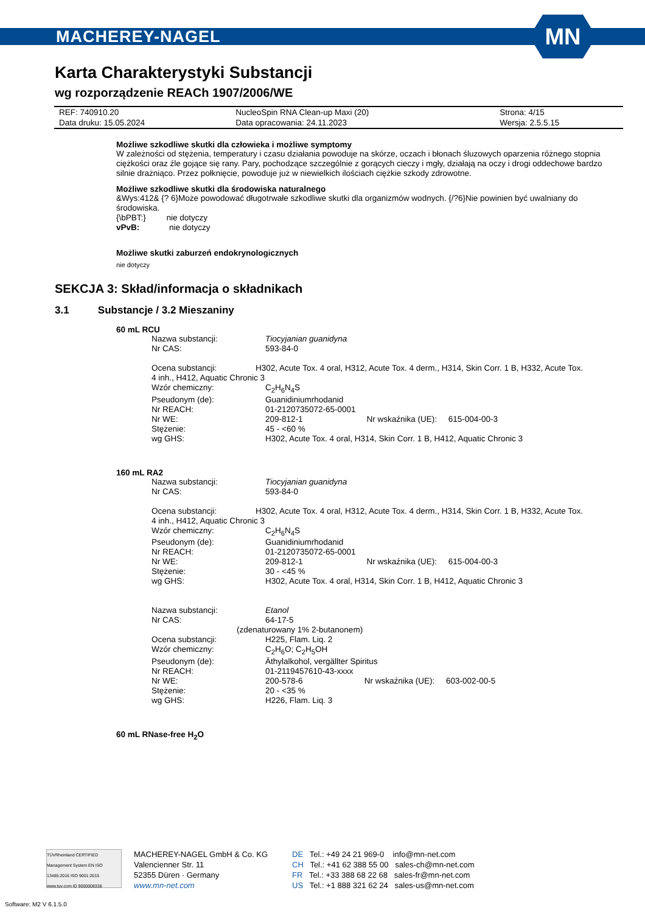MACHEREY-NAGEL
MN
Karta Charakterystyki Substancji
wg rozporządzenie REACh 1907/2006/WE
| REF: 740910.20 | NucleoSpin RNA Clean-up Maxi (20) | Strona: 4/15 |
| Data druku: 15.05.2024 | Data opracowania: 24.11.2023 | Wersja: 2.5.5.15 |
Możliwe szkodliwe skutki dla człowieka i możliwe symptomy
W zależności od stężenia, temperatury i czasu działania powoduje na skórze, oczach i błonach śluzowych oparzenia różnego stopnia ciężkości oraz źle gojące się rany. Pary, pochodzące szczególnie z gorących cieczy i mgły, działają na oczy i drogi oddechowe bardzo silnie drażniąco. Przez połknięcie, powoduje już w niewielkich ilościach ciężkie szkody zdrowotne.
Możliwe szkodliwe skutki dla środowiska naturalnego
&Wys:412& {? 6}Może powodować długotrwałe szkodliwe skutki dla organizmów wodnych. {/?6}Nie powinien być uwalniany do środowiska.
{\bPBT:} nie dotyczy
vPvB: nie dotyczy
Możliwe skutki zaburzeń endokrynologicznych
nie dotyczy
SEKCJA 3: Skład/informacja o składnikach
3.1 Substancje / 3.2 Mieszaniny
60 mL RCU
| Nazwa substancji: | Tiocyjanian guanidyna |
| Nr CAS: | 593-84-0 |
| Ocena substancji: H302, Acute Tox. 4 oral, H312, Acute Tox. 4 derm., H314, Skin Corr. 1 B, H332, Acute Tox. 4 inh., H412, Aquatic Chronic 3 | |
| Wzór chemiczny: | C<sub>2</sub>H<sub>6</sub>N<sub>4</sub>S |
| Pseudonym (de): | Guanidiniumrhodanid |
| Nr REACH: | 01-2120735072-65-0001 |
| Nr WE: | 209-812-1 Nr wskaźnika (UE): 615-004-00-3 |
| Stężenie: | 45 - <60 % |
| wg GHS: | H302, Acute Tox. 4 oral, H314, Skin Corr. 1 B, H412, Aquatic Chronic 3 |
160 mL RA2
| Nazwa substancji: | Tiocyjanian guanidyna |
| Nr CAS: | 593-84-0 |
| Ocena substancji: H302, Acute Tox. 4 oral, H312, Acute Tox. 4 derm., H314, Skin Corr. 1 B, H332, Acute Tox. 4 inh., H412, Aquatic Chronic 3 | |
| Wzór chemiczny: | C<sub>2</sub>H<sub>6</sub>N<sub>4</sub>S |
| Pseudonym (de): | Guanidiniumrhodanid |
| Nr REACH: | 01-2120735072-65-0001 |
| Nr WE: | 209-812-1 Nr wskaźnika (UE): 615-004-00-3 |
| Stężenie: | 30 - <45 % |
| wg GHS: | H302, Acute Tox. 4 oral, H314, Skin Corr. 1 B, H412, Aquatic Chronic 3 |
| Nazwa substancji: | Etanol |
| Nr CAS: | 64-17-5 |
| (zdenaturowany 1% 2-butanonem) | |
| Ocena substancji: | H225, Flam. Liq. 2 |
| Wzór chemiczny: | C<sub>2</sub>H<sub>6</sub>O; C<sub>2</sub>H<sub>5</sub>OH |
| Pseudonym (de): | Äthylalkohol, vergällter Spiritus |
| Nr REACH: | 01-2119457610-43-xxxx |
| Nr WE: | 200-578-6 Nr wskaźnika (UE): 603-002-00-5 |
| Stężenie: | 20 - <35 % |
| wg GHS: | H226, Flam. Liq. 3 |
60 mL RNase-free H<sub>2</sub>O
TÜVRheinland CERTIFIED
Management System EN ISO 13485:2016 ISO 9001:2015
www.tuv.com ID 9000008338
MACHEREY-NAGEL GmbH & Co. KG
Valencienner Str. 11
52355 Düren · Germany
www.mn-net.com
DE Tel.: +49 24 21 969-0 info@mn-net.com
CH Tel.: +41 62 388 55 00 sales-ch@mn-net.com
FR Tel.: +33 388 68 22 68 sales-fr@mn-net.com
US Tel.: +1 888 321 62 24 sales-us@mn-net.com
Software: M2 V 6.1.5.0